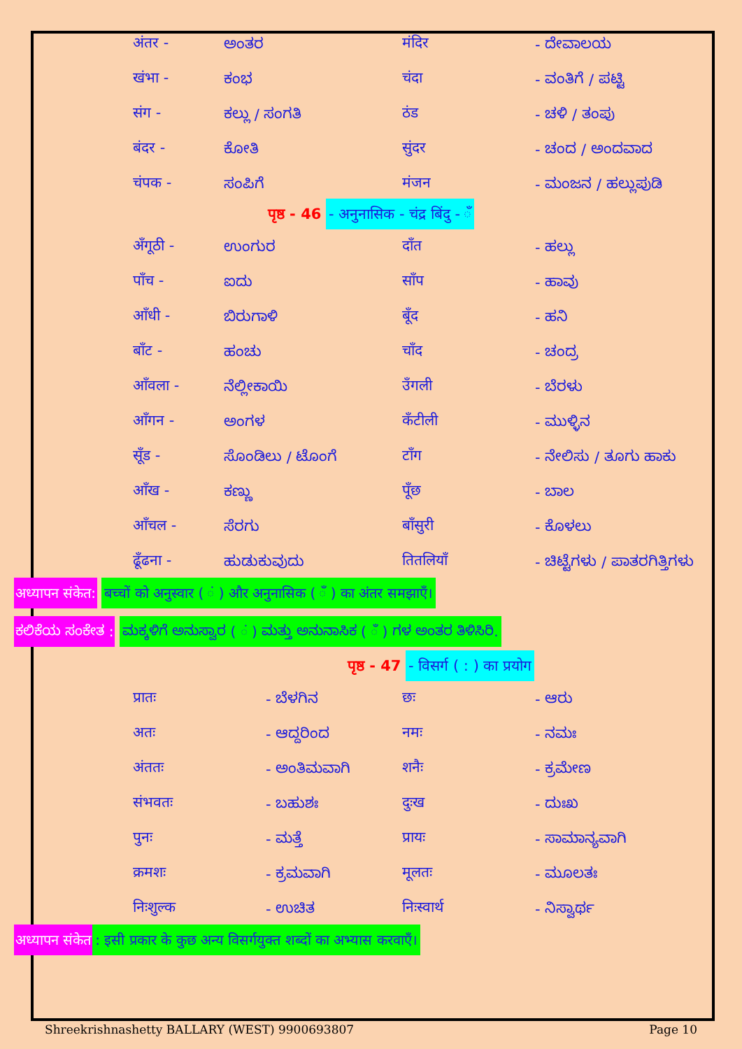| अंतर - | ಅಂತರ | मंदिर | - ದೇವಾಲಯ |
| खंभा - | ಕಂಭ | चंदा | - ವಂತಿಗೆ / ಪಟ್ಟಿ |
| संग - | ಕಲ್ಲು / ಸಂಗತಿ | ठंड | - ಚಳಿ / ತಂಪು |
| बंदर - | ಕೋತಿ | सुंदर | - ಚಂದ / ಅಂದವಾದ |
| चंपक - | ಸಂಪಿಗೆ | मंजन | - ಮಂಜನ / ಹಲ್ಲುಪುಡಿ |
पृष्ठ - 46 - अनुनासिक - चंद्र बिंदु - ँ
| अँगूठी - | ಉಂಗುರ | दाँत | - ಹಲ್ಲು |
| पाँच - | ಐದು | साँप | - ಹಾವು |
| आँधी - | ಬಿರುಗಾಳಿ | बूँद | - ಹನಿ |
| बाँट - | ಹಂಚು | चाँद | - ಚಂದ್ರ |
| आँवला - | ನೆಲ್ಲೀಕಾಯಿ | उँगली | - ಬೆರಳು |
| आँगन - | ಅಂಗಳ | कँटीली | - ಮುಳ್ಳಿನ |
| सूँड - | ಸೊಂಡಿಲು / ಟೊಂಗೆ | टाँग | - ನೇಲಿಸು / ತೂಗು ಹಾಕು |
| आँख - | ಕಣ್ಣು | पूँछ | - ಬಾಲ |
| आँचल - | ಸೆರಗು | बाँसुरी | - ಕೊಳಲು |
| ढूँढना - | ಹುಡುಕುವುದು | तितलियाँ | - ಚಿಟ್ಟೆಗಳು / ಪಾತರಗಿತ್ತಿಗಳು |
अध्यापन संकेत: बच्चों को अनुस्वार ( ं ) और अनुनासिक ( ँ ) का अंतर समझाएँ।
ಕಲಿಕೆಯ ಸಂಕೇತ : ಮಕ್ಕಳಿಗೆ ಅನುಸ್ವಾರ ( ं ) ಮತ್ತು ಅನುನಾಸಿಕ ( ँ ) ಗಳ ಅಂತರ ತಿಳಿಸಿರಿ.
पृष्ठ - 47 - विसर्ग ( : ) का प्रयोग
| प्रातः | - ಬೆಳಗಿನ | छः | - ಆರು |
| अतः | - ಆದ್ದರಿಂದ | नमः | - ನಮಃ |
| अंततः | - ಅಂತಿಮವಾಗಿ | शनैः | - ಕ್ರಮೇಣ |
| संभवतः | - ಬಹುಶಃ | दुःख | - ದುಃಖ |
| पुनः | - ಮತ್ತೆ | प्रायः | - ಸಾಮಾನ್ಯವಾಗಿ |
| क्रमशः | - ಕ್ರಮವಾಗಿ | मूलतः | - ಮೂಲತಃ |
| निःशुल्क | - ಉಚಿತ | निःस्वार्थ | - ನಿಸ್ವಾರ್ಥ |
अध्यापन संकेत: इसी प्रकार के कुछ अन्य विसर्गयुक्त शब्दों का अभ्यास करवाएँ।
Shreekrishnashetty BALLARY (WEST) 9900693807 Page 10